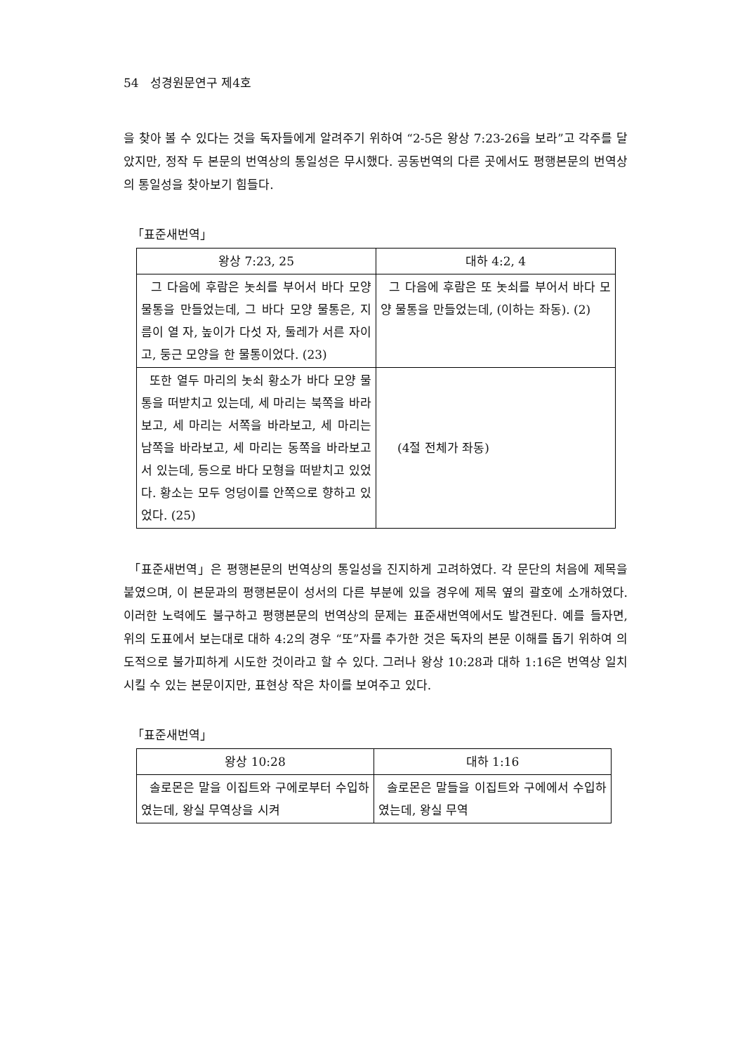54 성경원문연구 제4호
을 찾아 볼 수 있다는 것을 독자들에게 알려주기 위하여 “2-5은 왕상 7:23-26을 보라”고 각주를 달았지만, 정작 두 본문의 번역상의 통일성은 무시했다. 공동번역의 다른 곳에서도 평행본문의 번역상의 통일성을 찾아보기 힘들다.
「표준새번역」
| 왕상 7:23, 25 | 대하 4:2, 4 |
| --- | --- |
| 그 다음에 후람은 놋쇠를 부어서 바다 모양 물통을 만들었는데, 그 바다 모양 물통은, 지름이 열 자, 높이가 다섯 자, 둘레가 서른 자이고, 둥근 모양을 한 물통이었다. (23) | 그 다음에 후람은 또 놋쇠를 부어서 바다 모양 물통을 만들었는데, (이하는 좌동). (2) |
| 또한 열두 마리의 놋쇠 황소가 바다 모양 물통을 떠받치고 있는데, 세 마리는 북쪽을 바라보고, 세 마리는 서쪽을 바라보고, 세 마리는 남쪽을 바라보고, 세 마리는 동쪽을 바라보고 서 있는데, 등으로 바다 모형을 떠받치고 있었다. 황소는 모두 엉덩이를 안쪽으로 향하고 있었다. (25) | (4절 전체가 좌동) |
「표준새번역」은 평행본문의 번역상의 통일성을 진지하게 고려하였다. 각 문단의 처음에 제목을 붙였으며, 이 본문과의 평행본문이 성서의 다른 부분에 있을 경우에 제목 옆의 괄호에 소개하였다. 이러한 노력에도 불구하고 평행본문의 번역상의 문제는 표준새번역에서도 발견된다. 예를 들자면, 위의 도표에서 보는대로 대하 4:2의 경우 “또”자를 추가한 것은 독자의 본문 이해를 돕기 위하여 의도적으로 불가피하게 시도한 것이라고 할 수 있다. 그러나 왕상 10:28과 대하 1:16은 번역상 일치시킬 수 있는 본문이지만, 표현상 작은 차이를 보여주고 있다.
「표준새번역」
| 왕상 10:28 | 대하 1:16 |
| --- | --- |
| 솔로몬은 말을 이집트와 구에로부터 수입하였는데, 왕실 무역상을 시켜 | 솔로몬은 말들을 이집트와 구에에서 수입하였는데, 왕실 무역 |